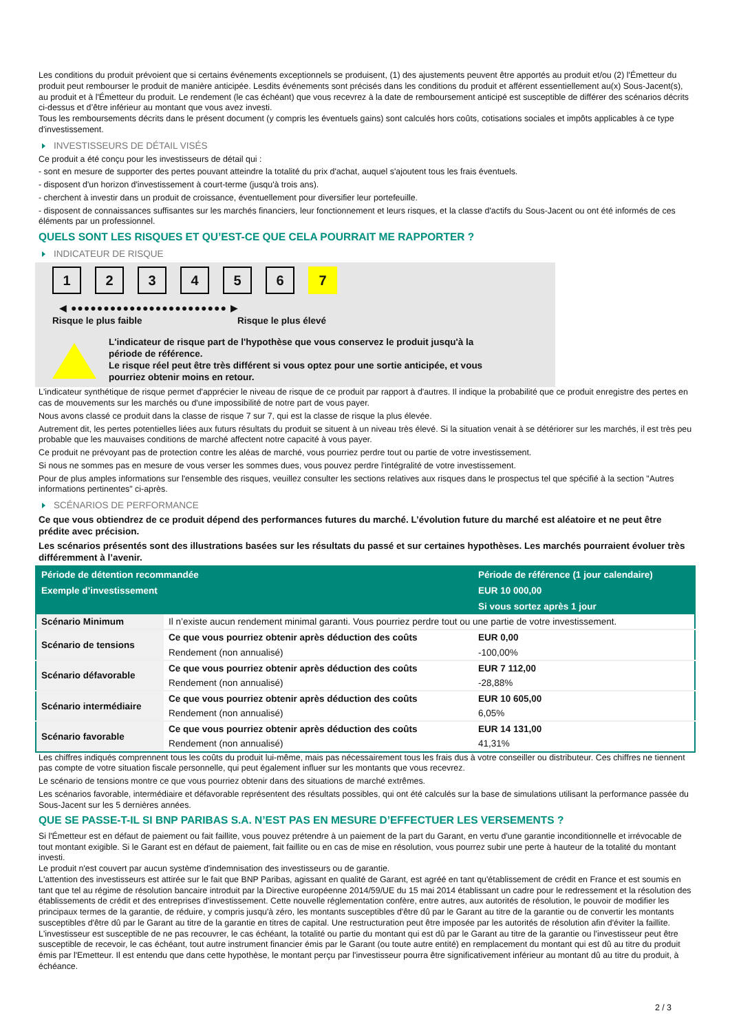Les conditions du produit prévoient que si certains événements exceptionnels se produisent, (1) des ajustements peuvent être apportés au produit et/ou (2) l'Émetteur du produit peut rembourser le produit de manière anticipée. Lesdits événements sont précisés dans les conditions du produit et afférent essentiellement au(x) Sous-Jacent(s), au produit et à l'Émetteur du produit. Le rendement (le cas échéant) que vous recevrez à la date de remboursement anticipé est susceptible de différer des scénarios décrits ci-dessus et d’être inférieur au montant que vous avez investi.
Tous les remboursements décrits dans le présent document (y compris les éventuels gains) sont calculés hors coûts, cotisations sociales et impôts applicables à ce type d'investissement.
INVESTISSEURS DE DÉTAIL VISÉS
Ce produit a été conçu pour les investisseurs de détail qui :
- sont en mesure de supporter des pertes pouvant atteindre la totalité du prix d'achat, auquel s'ajoutent tous les frais éventuels.
- disposent d'un horizon d'investissement à court-terme (jusqu'à trois ans).
- cherchent à investir dans un produit de croissance, éventuellement pour diversifier leur portefeuille.
- disposent de connaissances suffisantes sur les marchés financiers, leur fonctionnement et leurs risques, et la classe d'actifs du Sous-Jacent ou ont été informés de ces éléments par un professionnel.
QUELS SONT LES RISQUES ET QU’EST-CE QUE CELA POURRAIT ME RAPPORTER ?
INDICATEUR DE RISQUE
1 2 3 4 5 6 7
◀ ●●●●●●●●●●●●●●●●●●●●●●●● ▶
Risque le plus faible Risque le plus élevé
L'indicateur de risque part de l'hypothèse que vous conservez le produit jusqu'à la
période de référence.
Le risque réel peut être très différent si vous optez pour une sortie anticipée, et vous
pourriez obtenir moins en retour.
L'indicateur synthétique de risque permet d'apprécier le niveau de risque de ce produit par rapport à d'autres. Il indique la probabilité que ce produit enregistre des pertes en cas de mouvements sur les marchés ou d'une impossibilité de notre part de vous payer.
Nous avons classé ce produit dans la classe de risque 7 sur 7, qui est la classe de risque la plus élevée.
Autrement dit, les pertes potentielles liées aux futurs résultats du produit se situent à un niveau très élevé. Si la situation venait à se détériorer sur les marchés, il est très peu probable que les mauvaises conditions de marché affectent notre capacité à vous payer.
Ce produit ne prévoyant pas de protection contre les aléas de marché, vous pourriez perdre tout ou partie de votre investissement.
Si nous ne sommes pas en mesure de vous verser les sommes dues, vous pouvez perdre l'intégralité de votre investissement.
Pour de plus amples informations sur l'ensemble des risques, veuillez consulter les sections relatives aux risques dans le prospectus tel que spécifié à la section "Autres informations pertinentes" ci-après.
SCÉNARIOS DE PERFORMANCE
Ce que vous obtiendrez de ce produit dépend des performances futures du marché. L’évolution future du marché est aléatoire et ne peut être prédite avec précision.
Les scénarios présentés sont des illustrations basées sur les résultats du passé et sur certaines hypothèses. Les marchés pourraient évoluer très différemment à l’avenir.
| Période de détention recommandée | | Période de référence (1 jour calendaire) |
| --- | --- | --- |
| Exemple d’investissement | | EUR 10 000,00 |
| | | Si vous sortez après 1 jour |
| Scénario Minimum | Il n’existe aucun rendement minimal garanti. Vous pourriez perdre tout ou une partie de votre investissement. | |
| Scénario de tensions | Ce que vous pourriez obtenir après déduction des coûts | EUR 0,00 |
| | Rendement (non annualisé) | -100,00% |
| Scénario défavorable | Ce que vous pourriez obtenir après déduction des coûts | EUR 7 112,00 |
| | Rendement (non annualisé) | -28,88% |
| Scénario intermédiaire | Ce que vous pourriez obtenir après déduction des coûts | EUR 10 605,00 |
| | Rendement (non annualisé) | 6,05% |
| Scénario favorable | Ce que vous pourriez obtenir après déduction des coûts | EUR 14 131,00 |
| | Rendement (non annualisé) | 41,31% |
Les chiffres indiqués comprennent tous les coûts du produit lui-même, mais pas nécessairement tous les frais dus à votre conseiller ou distributeur. Ces chiffres ne tiennent pas compte de votre situation fiscale personnelle, qui peut également influer sur les montants que vous recevrez.
Le scénario de tensions montre ce que vous pourriez obtenir dans des situations de marché extrêmes.
Les scénarios favorable, intermédiaire et défavorable représentent des résultats possibles, qui ont été calculés sur la base de simulations utilisant la performance passée du Sous-Jacent sur les 5 dernières années.
QUE SE PASSE-T-IL SI BNP PARIBAS S.A. N’EST PAS EN MESURE D’EFFECTUER LES VERSEMENTS ?
Si l'Émetteur est en défaut de paiement ou fait faillite, vous pouvez prétendre à un paiement de la part du Garant, en vertu d'une garantie inconditionnelle et irrévocable de tout montant exigible. Si le Garant est en défaut de paiement, fait faillite ou en cas de mise en résolution, vous pourrez subir une perte à hauteur de la totalité du montant investi.
Le produit n'est couvert par aucun système d'indemnisation des investisseurs ou de garantie.
L'attention des investisseurs est attirée sur le fait que BNP Paribas, agissant en qualité de Garant, est agréé en tant qu'établissement de crédit en France et est soumis en tant que tel au régime de résolution bancaire introduit par la Directive européenne 2014/59/UE du 15 mai 2014 établissant un cadre pour le redressement et la résolution des établissements de crédit et des entreprises d'investissement. Cette nouvelle réglementation confère, entre autres, aux autorités de résolution, le pouvoir de modifier les principaux termes de la garantie, de réduire, y compris jusqu'à zéro, les montants susceptibles d'être dû par le Garant au titre de la garantie ou de convertir les montants susceptibles d'être dû par le Garant au titre de la garantie en titres de capital. Une restructuration peut être imposée par les autorités de résolution afin d'éviter la faillite. L'investisseur est susceptible de ne pas recouvrer, le cas échéant, la totalité ou partie du montant qui est dû par le Garant au titre de la garantie ou l'investisseur peut être susceptible de recevoir, le cas échéant, tout autre instrument financier émis par le Garant (ou toute autre entité) en remplacement du montant qui est dû au titre du produit émis par l'Emetteur. Il est entendu que dans cette hypothèse, le montant perçu par l'investisseur pourra être significativement inférieur au montant dû au titre du produit, à échéance.
2 / 3